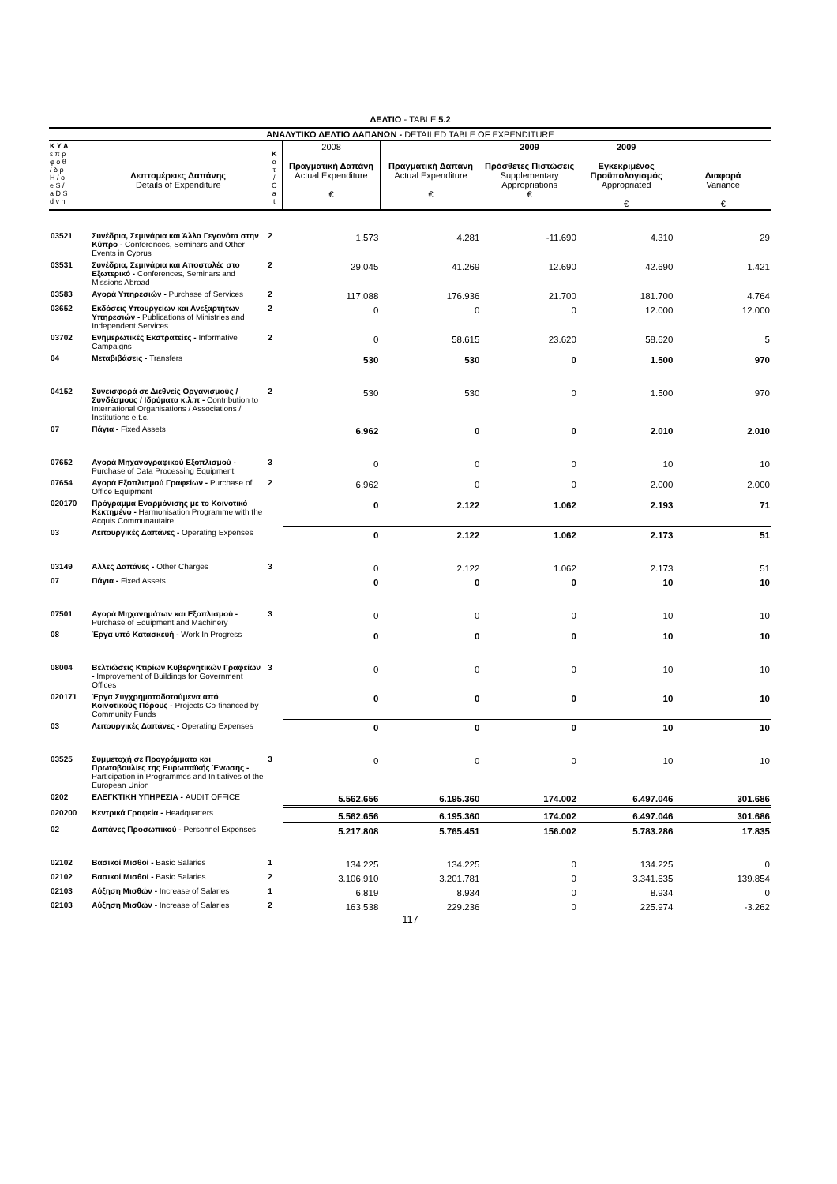ΔΕΛΤΙΟ - TABLE 5.2
| ΑΝΑΛΥΤΙΚΟ ΔΕΛΤΙΟ ΔΑΠΑΝΩΝ - DETAILED TABLE OF EXPENDITURE | | | | | | | |
| --- | --- | --- | --- | --- | --- | --- | --- |
| Κ Υ Α ε π ρ φ ο θ / δ ρ H / o e S / a D S d v h | Λεπτομέρειες Δαπάνης Details of Expenditure | Κ α τ / C a t | 2008 Πραγματική Δαπάνη Actual Expenditure € | Πραγματική Δαπάνη Actual Expenditure € | 2009 Πρόσθετες Πιστώσεις Supplementary Appropriations € | 2009 Εγκεκριμένος Προϋπολογισμός Appropriated € | Διαφορά Variance € |
| 03521 | Συνέδρια, Σεμινάρια και Άλλα Γεγονότα στην Κύπρο - Conferences, Seminars and Other Events in Cyprus | 2 | 1.573 | 4.281 | -11.690 | 4.310 | 29 |
| 03531 | Συνέδρια, Σεμινάρια και Αποστολές στο Εξωτερικό - Conferences, Seminars and Missions Abroad | 2 | 29.045 | 41.269 | 12.690 | 42.690 | 1.421 |
| 03583 | Αγορά Υπηρεσιών - Purchase of Services | 2 | 117.088 | 176.936 | 21.700 | 181.700 | 4.764 |
| 03652 | Εκδόσεις Υπουργείων και Ανεξαρτήτων Υπηρεσιών - Publications of Ministries and Independent Services | 2 | 0 | 0 | 0 | 12.000 | 12.000 |
| 03702 | Ενημερωτικές Εκστρατείες - Informative Campaigns | 2 | 0 | 58.615 | 23.620 | 58.620 | 5 |
| 04 | Μεταβιβάσεις - Transfers | | 530 | 530 | 0 | 1.500 | 970 |
| 04152 | Συνεισφορά σε Διεθνείς Οργανισμούς / Συνδέσμους / Ιδρύματα κ.λ.π - Contribution to International Organisations / Associations / Institutions e.t.c. | 2 | 530 | 530 | 0 | 1.500 | 970 |
| 07 | Πάγια - Fixed Assets | | 6.962 | 0 | 0 | 2.010 | 2.010 |
| 07652 | Αγορά Μηχανογραφικού Εξοπλισμού - Purchase of Data Processing Equipment | 3 | 0 | 0 | 0 | 10 | 10 |
| 07654 | Αγορά Εξοπλισμού Γραφείων - Purchase of Office Equipment | 2 | 6.962 | 0 | 0 | 2.000 | 2.000 |
| 020170 | Πρόγραμμα Εναρμόνισης με το Κοινοτικό Κεκτημένο - Harmonisation Programme with the Acquis Communautaire | | 0 | 2.122 | 1.062 | 2.193 | 71 |
| 03 | Λειτουργικές Δαπάνες - Operating Expenses | | 0 | 2.122 | 1.062 | 2.173 | 51 |
| 03149 | Άλλες Δαπάνες - Other Charges | 3 | 0 | 2.122 | 1.062 | 2.173 | 51 |
| 07 | Πάγια - Fixed Assets | | 0 | 0 | 0 | 10 | 10 |
| 07501 | Αγορά Μηχανημάτων και Εξοπλισμού - Purchase of Equipment and Machinery | 3 | 0 | 0 | 0 | 10 | 10 |
| 08 | Έργα υπό Κατασκευή - Work In Progress | | 0 | 0 | 0 | 10 | 10 |
| 08004 | Βελτιώσεις Κτιρίων Κυβερνητικών Γραφείων - Improvement of Buildings for Government Offices | 3 | 0 | 0 | 0 | 10 | 10 |
| 020171 | Έργα Συγχρηματοδοτούμενα από Κοινοτικούς Πόρους - Projects Co-financed by Community Funds | | 0 | 0 | 0 | 10 | 10 |
| 03 | Λειτουργικές Δαπάνες - Operating Expenses | | 0 | 0 | 0 | 10 | 10 |
| 03525 | Συμμετοχή σε Προγράμματα και Πρωτοβουλίες της Ευρωπαϊκής Ένωσης - Participation in Programmes and Initiatives of the European Union | 3 | 0 | 0 | 0 | 10 | 10 |
| 0202 | ΕΛΕΓΚΤΙΚΗ ΥΠΗΡΕΣΙΑ - AUDIT OFFICE | | 5.562.656 | 6.195.360 | 174.002 | 6.497.046 | 301.686 |
| 020200 | Κεντρικά Γραφεία - Headquarters | | 5.562.656 | 6.195.360 | 174.002 | 6.497.046 | 301.686 |
| 02 | Δαπάνες Προσωπικού - Personnel Expenses | | 5.217.808 | 5.765.451 | 156.002 | 5.783.286 | 17.835 |
| 02102 | Βασικοί Μισθοί - Basic Salaries | 1 | 134.225 | 134.225 | 0 | 134.225 | 0 |
| 02102 | Βασικοί Μισθοί - Basic Salaries | 2 | 3.106.910 | 3.201.781 | 0 | 3.341.635 | 139.854 |
| 02103 | Αύξηση Μισθών - Increase of Salaries | 1 | 6.819 | 8.934 | 0 | 8.934 | 0 |
| 02103 | Αύξηση Μισθών - Increase of Salaries | 2 | 163.538 | 229.236 | 0 | 225.974 | -3.262 |
117